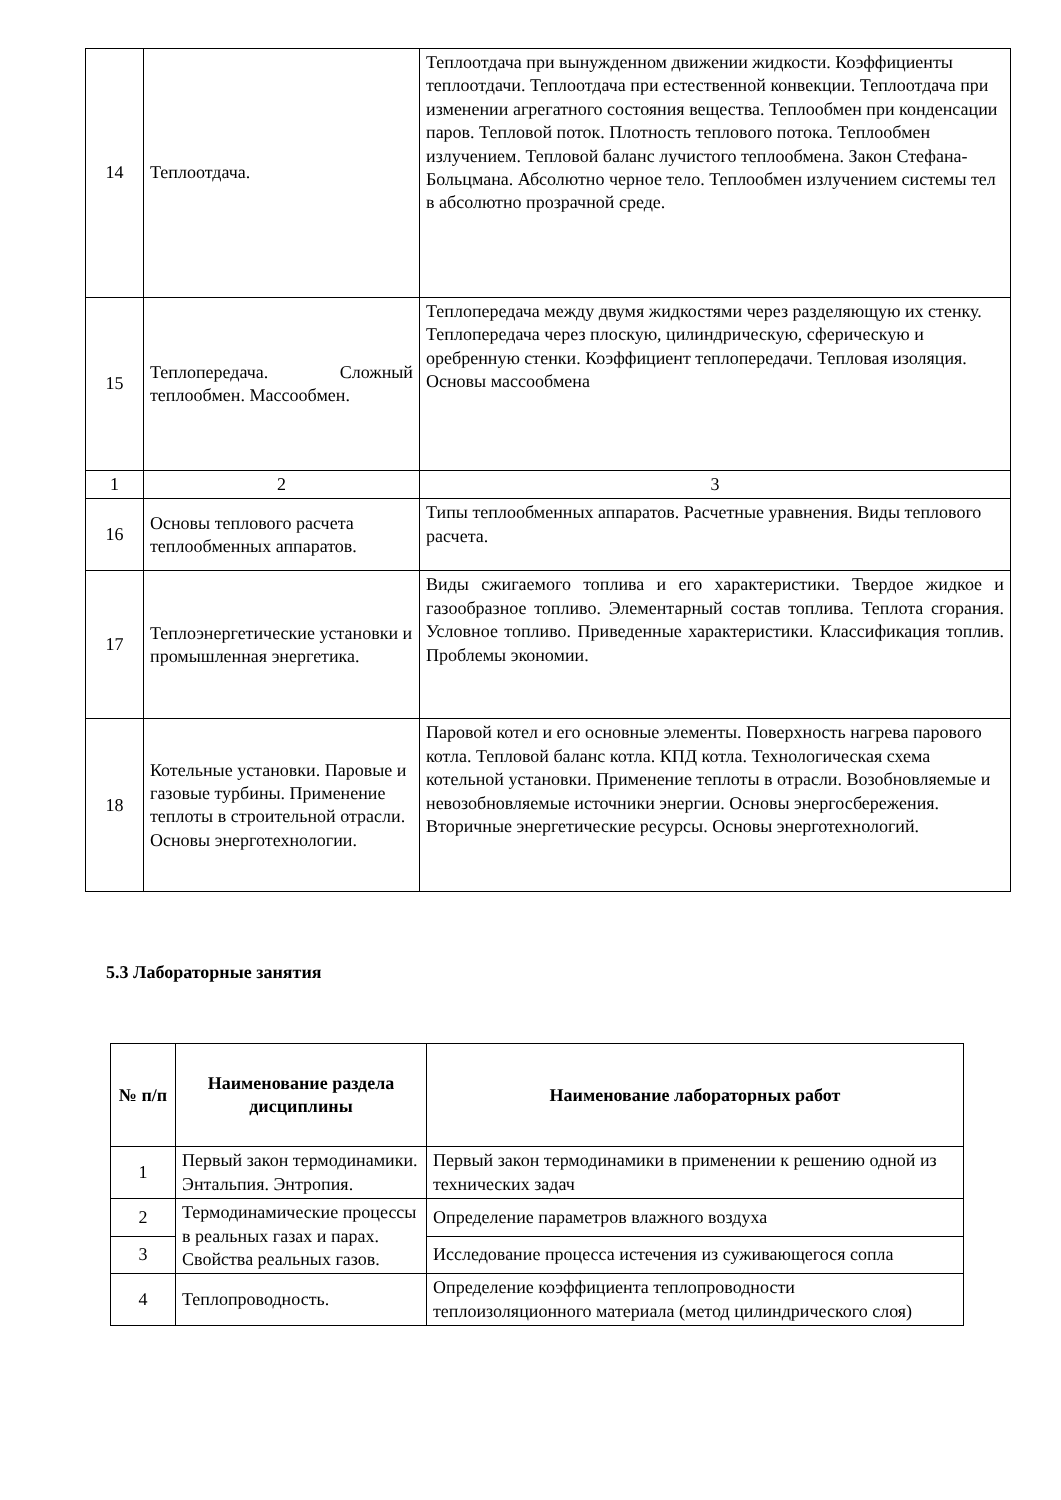| 14 | Теплоотдача. | Теплоотдача при вынужденном движении жидкости. Коэффициенты теплоотдачи. Теплоотдача при естественной конвекции. Теплоотдача при изменении агрегатного состояния вещества. Теплообмен при конденсации паров. Тепловой поток. Плотность теплового потока. Теплообмен излучением. Тепловой баланс лучистого теплообмена. Закон Стефана-Больцмана. Абсолютно черное тело. Теплообмен излучением системы тел в абсолютно прозрачной среде. |
| 15 | Теплопередача. Сложный теплообмен. Массообмен. | Теплопередача между двумя жидкостями через разделяющую их стенку. Теплопередача через плоскую, цилиндрическую, сферическую и оребренную стенки. Коэффициент теплопередачи. Тепловая изоляция. Основы массообмена |
| 1 | 2 | 3 |
| 16 | Основы теплового расчета теплообменных аппаратов. | Типы теплообменных аппаратов. Расчетные уравнения. Виды теплового расчета. |
| 17 | Теплоэнергетические установки и промышленная энергетика. | Виды сжигаемого топлива и его характеристики. Твердое жидкое и газообразное топливо. Элементарный состав топлива. Теплота сгорания. Условное топливо. Приведенные характеристики. Классификация топлив. Проблемы экономии. |
| 18 | Котельные установки. Паровые и газовые турбины. Применение теплоты в строительной отрасли. Основы энерготехнологии. | Паровой котел и его основные элементы. Поверхность нагрева парового котла. Тепловой баланс котла. КПД котла. Технологическая схема котельной установки. Применение теплоты в отрасли. Возобновляемые и невозобновляемые источники энергии. Основы энергосбережения. Вторичные энергетические ресурсы. Основы энерготехнологий. |
5.3 Лабораторные занятия
| № п/п | Наименование раздела дисциплины | Наименование лабораторных работ |
| --- | --- | --- |
| 1 | Первый закон термодинамики. Энтальпия. Энтропия. | Первый закон термодинамики в применении к решению одной из технических задач |
| 2 | Термодинамические процессы в реальных газах и парах. Свойства реальных газов. | Определение параметров влажного воздуха |
| 3 | | Исследование процесса истечения из суживающегося сопла |
| 4 | Теплопроводность. | Определение коэффициента теплопроводности теплоизоляционного материала (метод цилиндрического слоя) |